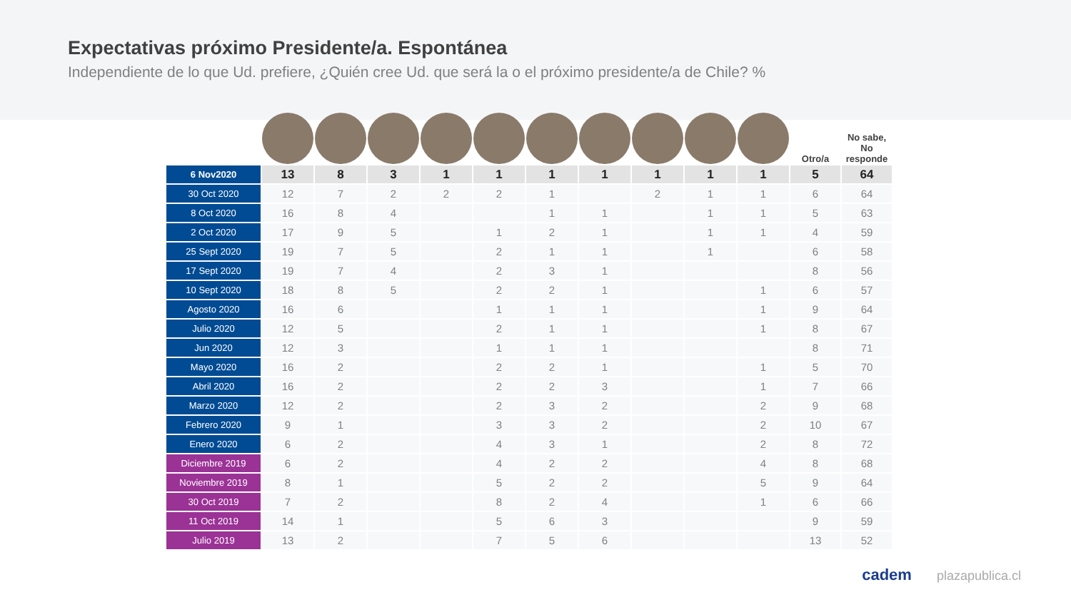Expectativas próximo Presidente/a. Espontánea
Independiente de lo que Ud. prefiere, ¿Quién cree Ud. que será la o el próximo presidente/a de Chile? %
| | | | | | | | | | | | Otro/a | No sabe, No responde |
| --- | --- | --- | --- | --- | --- | --- | --- | --- | --- | --- | --- | --- |
| 6 Nov2020 | 13 | 8 | 3 | 1 | 1 | 1 | 1 | 1 | 1 | 1 | 5 | 64 |
| 30 Oct 2020 | 12 | 7 | 2 | 2 | 2 | 1 | | 2 | 1 | 1 | 6 | 64 |
| 8 Oct 2020 | 16 | 8 | 4 | | | 1 | 1 | | 1 | 1 | 5 | 63 |
| 2 Oct 2020 | 17 | 9 | 5 | | 1 | 2 | 1 | | 1 | 1 | 4 | 59 |
| 25 Sept 2020 | 19 | 7 | 5 | | 2 | 1 | 1 | | 1 | | 6 | 58 |
| 17 Sept 2020 | 19 | 7 | 4 | | 2 | 3 | 1 | | | | 8 | 56 |
| 10 Sept 2020 | 18 | 8 | 5 | | 2 | 2 | 1 | | | 1 | 6 | 57 |
| Agosto 2020 | 16 | 6 | | | 1 | 1 | 1 | | | 1 | 9 | 64 |
| Julio 2020 | 12 | 5 | | | 2 | 1 | 1 | | | 1 | 8 | 67 |
| Jun 2020 | 12 | 3 | | | 1 | 1 | 1 | | | | 8 | 71 |
| Mayo 2020 | 16 | 2 | | | 2 | 2 | 1 | | | 1 | 5 | 70 |
| Abril 2020 | 16 | 2 | | | 2 | 2 | 3 | | | 1 | 7 | 66 |
| Marzo 2020 | 12 | 2 | | | 2 | 3 | 2 | | | 2 | 9 | 68 |
| Febrero 2020 | 9 | 1 | | | 3 | 3 | 2 | | | 2 | 10 | 67 |
| Enero 2020 | 6 | 2 | | | 4 | 3 | 1 | | | 2 | 8 | 72 |
| Diciembre 2019 | 6 | 2 | | | 4 | 2 | 2 | | | 4 | 8 | 68 |
| Noviembre 2019 | 8 | 1 | | | 5 | 2 | 2 | | | 5 | 9 | 64 |
| 30 Oct 2019 | 7 | 2 | | | 8 | 2 | 4 | | | 1 | 6 | 66 |
| 11 Oct 2019 | 14 | 1 | | | 5 | 6 | 3 | | | | 9 | 59 |
| Julio 2019 | 13 | 2 | | | 7 | 5 | 6 | | | | 13 | 52 |
cadem plazapublica.cl